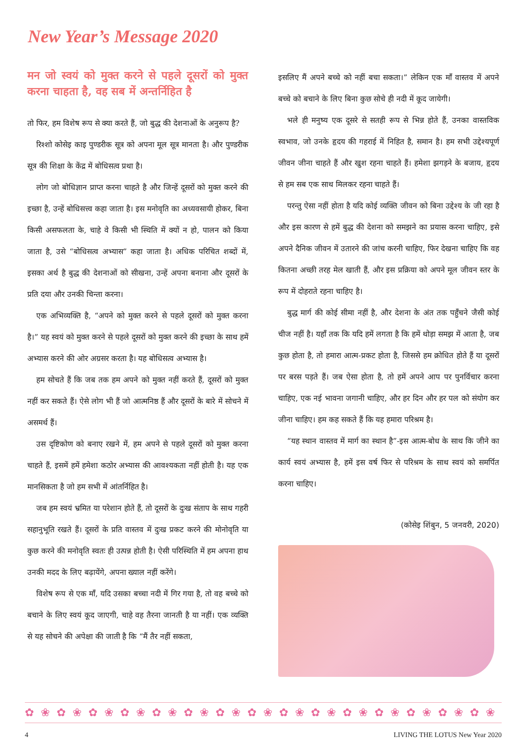New Year’s Message 2020
मन जो स्वयं को मुक्त करने से पहले दूसरों को मुक्त करना चाहता है, वह सब में अन्तर्निहित है
तो फिर, हम विशेष रूप से क्या करते हैं, जो बुद्ध की देशनाओं के अनुरूप है?
रिश्शो कोसेइ काइ पुण्डरीक सूत्र को अपना मूल सूत्र मानता है। और पुण्डरीक सूत्र की शिक्षा के केंद्र में बोधिसत्व प्रथा है।
लोग जो बोधिज्ञान प्राप्त करना चाहते है और जिन्हें दूसरों को मुक्त करने की इच्छा है, उन्हें बोधिसत्त्व कहा जाता है। इस मनोवृति का अध्यवसायी होकर, बिना किसी असफलता के, चाहे वे किसी भी स्थिति में क्यों न हो, पालन को किया जाता है, उसे “बोधिसत्व अभ्यास” कहा जाता है। अधिक परिचित शब्दों में, इसका अर्थ है बुद्ध की देशनाओं को सीखना, उन्हें अपना बनाना और दूसरों के प्रति दया और उनकी चिन्ता करना।
एक अभिव्यक्ति है, “अपने को मुक्त करने से पहले दूसरों को मुक्त करना है।” यह स्वयं को मुक्त करने से पहले दूसरों को मुक्त करने की इच्छा के साथ हमें अभ्यास करने की ओर अग्रसर करता है। यह बोधिसत्व अभ्यास है।
हम सोचते हैं कि जब तक हम अपने को मुक्त नहीं करते हैं, दूसरों को मुक्त नहीं कर सकते हैं। ऐसे लोग भी हैं जो आत्मनिष्ठ हैं और दूसरों के बारे में सोचने में असमर्थ हैं।
उस दृष्टिकोण को बनाए रखने में, हम अपने से पहले दूसरों को मुक्त करना चाहते हैं, इसमें हमें हमेशा कठोर अभ्यास की आवश्यकता नहीं होती है। यह एक मानसिकता है जो हम सभी में आंतर्निहित है।
जब हम स्वयं भ्रमित या परेशान होते हैं, तो दूसरों के दुःख संताप के साथ गहरी सहानुभूति रखते हैं। दूसरों के प्रति वास्तव में दुःख प्रकट करने की मोनोवृति या कुछ करने की मनोवृति स्वतः ही उत्पन्न होती है। ऐसी परिस्थिति में हम अपना हाथ उनकी मदद के लिए बढ़ायेंगे, अपना ख्याल नहीं करेंगे।
विशेष रूप से एक माँ, यदि उसका बच्चा नदी में गिर गया है, तो वह बच्चे को बचाने के लिए स्वयं कूद जाएगी, चाहे वह तैरना जानती है या नहीं। एक व्यक्ति से यह सोचने की अपेक्षा की जाती है कि “मैं तैर नहीं सकता,
इसलिए मैं अपने बच्चे को नहीं बचा सकता।” लेकिन एक माँ वास्तव में अपने बच्चे को बचाने के लिए बिना कुछ सोचे ही नदी में कूद जायेगी।
भले ही मनुष्य एक दूसरे से सतही रूप से भिन्न होते हैं, उनका वास्तविक स्वभाव, जो उनके हृदय की गहराई में निहित है, समान है। हम सभी उद्देश्यपूर्ण जीवन जीना चाहते हैं और खुश रहना चाहते हैं। हमेशा झगड़ने के बजाय, हृदय से हम सब एक साथ मिलकर रहना चाहते हैं।
परन्तु ऐसा नहीं होता है यदि कोई व्यक्ति जीवन को बिना उद्देश्य के जी रहा है और इस कारण से हमें बुद्ध की देशना को समझने का प्रयास करना चाहिए, इसे अपने दैनिक जीवन में उतारने की जांच करनी चाहिए, फिर देखना चाहिए कि वह कितना अच्छी तरह मेल खाती हैं, और इस प्रक्रिया को अपने मूल जीवन स्तर के रूप में दोहराते रहना चाहिए है।
बुद्ध मार्ग की कोई सीमा नहीं है, और देशना के अंत तक पहुँचने जैसी कोई चीज नहीं है। यहाँ तक कि यदि हमें लगता है कि हमें थोड़ा समझ में आता है, जब कुछ होता है, तो हमारा आत्म-प्रकट होता है, जिससे हम क्रोधित होते हैं या दूसरों पर बरस पड़ते हैं। जब ऐसा होता है, तो हमें अपने आप पर पुनर्विचार करना चाहिए, एक नई भावना जगानी चाहिए, और हर दिन और हर पल को संयोग कर जीना चाहिए। हम कह सकते हैं कि यह हमारा परिश्रम है।
“यह स्थान वास्तव में मार्ग का स्थान है”-इस आत्म-बोध के साथ कि जीने का कार्य स्वयं अभ्यास है, हमें इस वर्ष फिर से परिश्रम के साथ स्वयं को समर्पित करना चाहिए।
(कोसेइ शिंबुन, 5 जनवरी, 2020)
✿❀✿❀✿❀✿❀✿❀✿❀✿❀✿❀✿❀✿❀✿❀✿❀✿❀✿❀✿❀✿❀✿❀
4 LIVING THE LOTUS New Year 2020